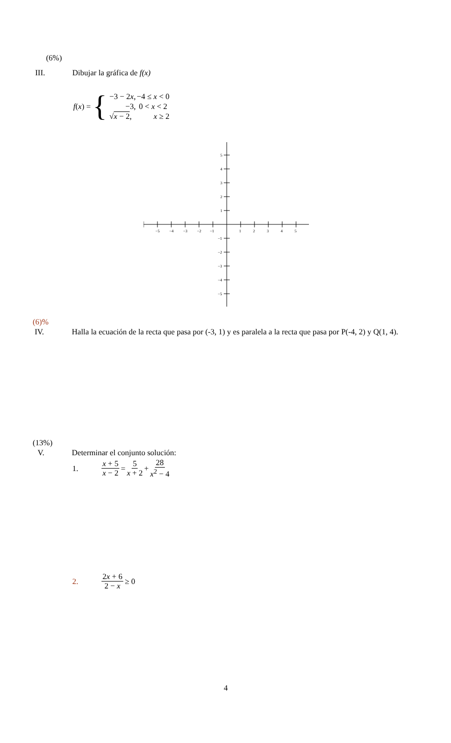(6%)
III. Dibujar la gráfica de f(x)
f(x) =
{
| −3 − 2 x , | −4 ≤ x < 0 |
| −3, | 0 < x < 2 |
| √ x − 2 , | x ≥ 2 |
−5
−4
−3
−2
−1
1
2
3
4
5
5
4
3
2
1
−1
−2
−3
−4
−5
(6)%
IV. Halla la ecuación de la recta que pasa por (-3, 1) y es paralela a la recta que pasa por P(-4, 2) y Q(1, 4).
(13%)
V. Determinar el conjunto solución:
1. x + 5 x − 2
=
5 x + 2
+
28 x<sup>2</sup> − 4
2. 2x + 6 2 − x
≥ 0
4